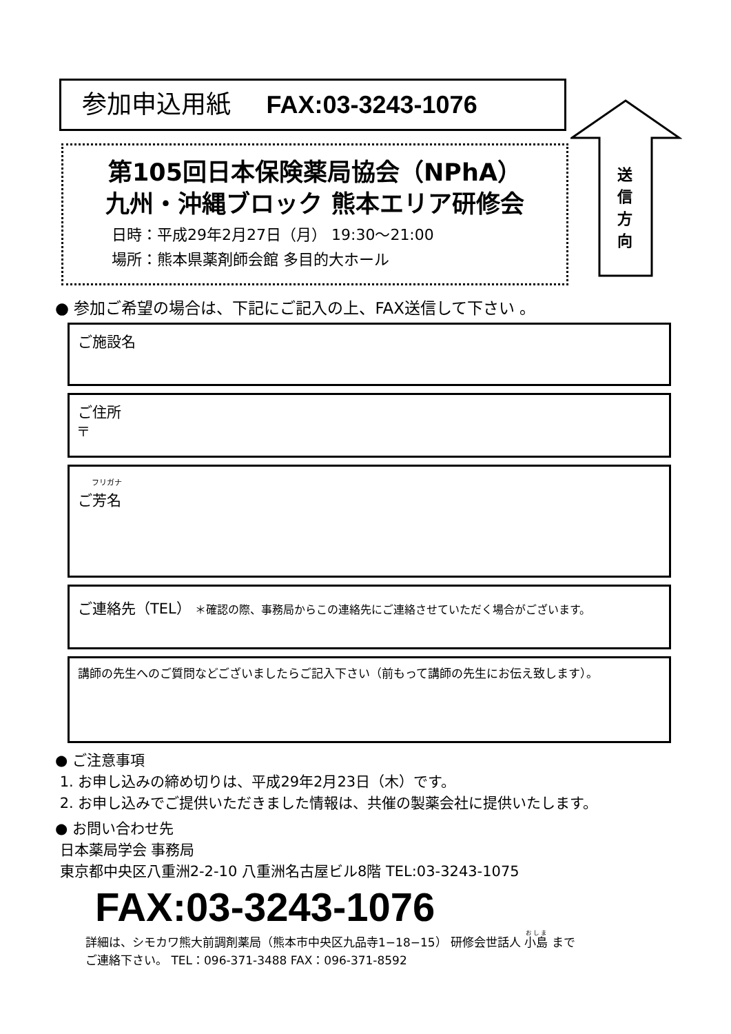参加申込用紙 FAX:03-3243-1076
第105回日本保険薬局協会（NPhA）
九州・沖縄ブロック 熊本エリア研修会
日時：平成29年2月27日（月） 19:30～21:00
場所：熊本県薬剤師会館 多目的大ホール
送
信
方
向
● 参加ご希望の場合は、下記にご記入の上、FAX送信して下さい 。
ご施設名
ご住所
〒
フリガナ
ご芳名
ご連絡先（TEL） ＊確認の際、事務局からこの連絡先にご連絡させていただく場合がございます。
講師の先生へのご質問などございましたらご記入下さい（前もって講師の先生にお伝え致します）。
● ご注意事項
1. お申し込みの締め切りは、平成29年2月23日（木）です。
2. お申し込みでご提供いただきました情報は、共催の製薬会社に提供いたします。
● お問い合わせ先
日本薬局学会 事務局
東京都中央区八重洲2-2-10 八重洲名古屋ビル8階 TEL:03-3243-1075
FAX:03-3243-1076
詳細は、シモカワ熊大前調剤薬局（熊本市中央区九品寺1−18−15） 研修会世話人 小島 まで
ご連絡下さい。 TEL：096-371-3488 FAX：096-371-8592